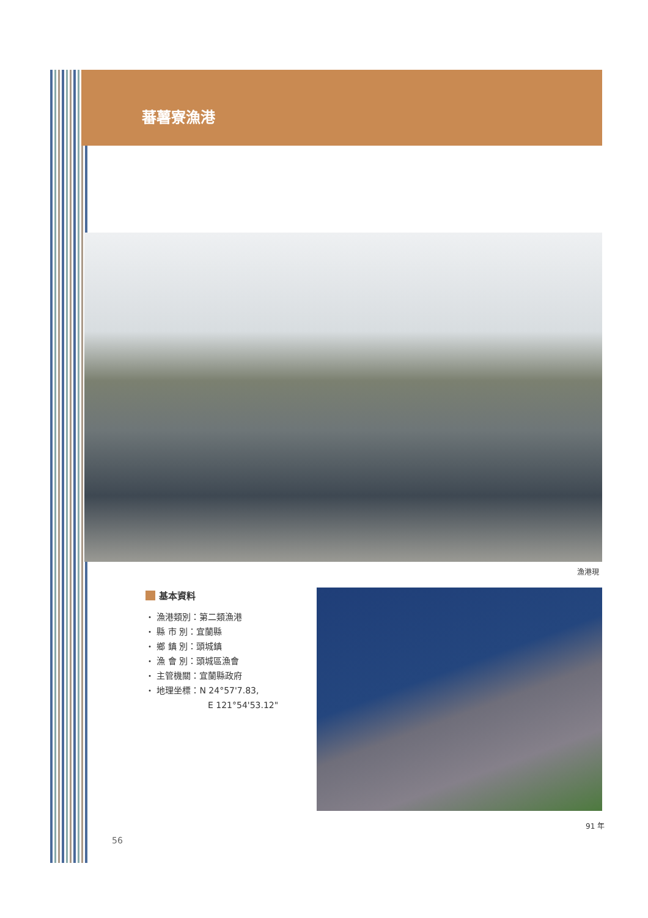蕃薯寮漁港
漁港現
基本資料
・ 漁港類別：第二類漁港
・ 縣 市 別：宜蘭縣
・ 鄉 鎮 別：頭城鎮
・ 漁 會 別：頭城區漁會
・ 主管機關：宜蘭縣政府
・ 地理坐標：N 24°57'7.83,
E 121°54'53.12"
91 年
56